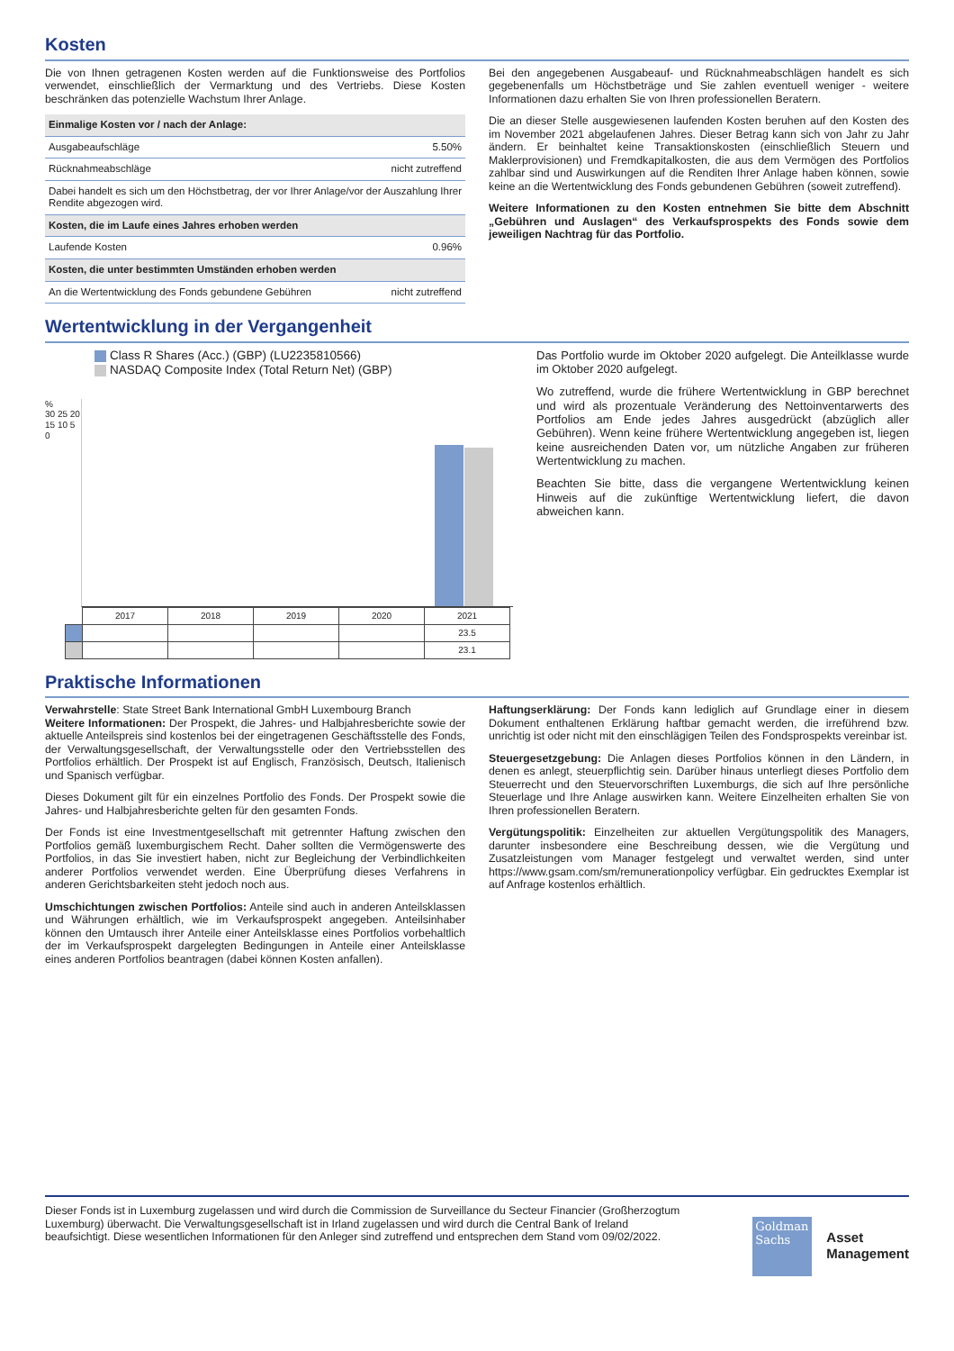Kosten
Die von Ihnen getragenen Kosten werden auf die Funktionsweise des Portfolios verwendet, einschließlich der Vermarktung und des Vertriebs. Diese Kosten beschränken das potenzielle Wachstum Ihrer Anlage.
| Einmalige Kosten vor / nach der Anlage: | |
| --- | --- |
| Ausgabeaufschläge | 5.50% |
| Rücknahmeabschläge | nicht zutreffend |
| Dabei handelt es sich um den Höchstbetrag, der vor Ihrer Anlage/vor der Auszahlung Ihrer Rendite abgezogen wird. | |
| Kosten, die im Laufe eines Jahres erhoben werden | |
| Laufende Kosten | 0.96% |
| Kosten, die unter bestimmten Umständen erhoben werden | |
| An die Wertentwicklung des Fonds gebundene Gebühren | nicht zutreffend |
Bei den angegebenen Ausgabeauf- und Rücknahmeabschlägen handelt es sich gegebenenfalls um Höchstbeträge und Sie zahlen eventuell weniger - weitere Informationen dazu erhalten Sie von Ihren professionellen Beratern.
Die an dieser Stelle ausgewiesenen laufenden Kosten beruhen auf den Kosten des im November 2021 abgelaufenen Jahres. Dieser Betrag kann sich von Jahr zu Jahr ändern. Er beinhaltet keine Transaktionskosten (einschließlich Steuern und Maklerprovisionen) und Fremdkapitalkosten, die aus dem Vermögen des Portfolios zahlbar sind und Auswirkungen auf die Renditen Ihrer Anlage haben können, sowie keine an die Wertentwicklung des Fonds gebundenen Gebühren (soweit zutreffend).
Weitere Informationen zu den Kosten entnehmen Sie bitte dem Abschnitt „Gebühren und Auslagen“ des Verkaufsprospekts des Fonds sowie dem jeweiligen Nachtrag für das Portfolio.
Wertentwicklung in der Vergangenheit
Class R Shares (Acc.) (GBP) (LU2235810566)
NASDAQ Composite Index (Total Return Net) (GBP)
%
30 25 20 15 10 5 0
| | 2017 | 2018 | 2019 | 2020 | 2021 |
| | | | | | 23.5 |
| | | | | | 23.1 |
Das Portfolio wurde im Oktober 2020 aufgelegt. Die Anteilklasse wurde im Oktober 2020 aufgelegt.
Wo zutreffend, wurde die frühere Wertentwicklung in GBP berechnet und wird als prozentuale Veränderung des Nettoinventarwerts des Portfolios am Ende jedes Jahres ausgedrückt (abzüglich aller Gebühren). Wenn keine frühere Wertentwicklung angegeben ist, liegen keine ausreichenden Daten vor, um nützliche Angaben zur früheren Wertentwicklung zu machen.
Beachten Sie bitte, dass die vergangene Wertentwicklung keinen Hinweis auf die zukünftige Wertentwicklung liefert, die davon abweichen kann.
Praktische Informationen
Verwahrstelle: State Street Bank International GmbH Luxembourg Branch
Weitere Informationen: Der Prospekt, die Jahres- und Halbjahresberichte sowie der aktuelle Anteilspreis sind kostenlos bei der eingetragenen Geschäftsstelle des Fonds, der Verwaltungsgesellschaft, der Verwaltungsstelle oder den Vertriebsstellen des Portfolios erhältlich. Der Prospekt ist auf Englisch, Französisch, Deutsch, Italienisch und Spanisch verfügbar.
Dieses Dokument gilt für ein einzelnes Portfolio des Fonds. Der Prospekt sowie die Jahres- und Halbjahresberichte gelten für den gesamten Fonds.
Der Fonds ist eine Investmentgesellschaft mit getrennter Haftung zwischen den Portfolios gemäß luxemburgischem Recht. Daher sollten die Vermögenswerte des Portfolios, in das Sie investiert haben, nicht zur Begleichung der Verbindlichkeiten anderer Portfolios verwendet werden. Eine Überprüfung dieses Verfahrens in anderen Gerichtsbarkeiten steht jedoch noch aus.
Umschichtungen zwischen Portfolios: Anteile sind auch in anderen Anteilsklassen und Währungen erhältlich, wie im Verkaufsprospekt angegeben. Anteilsinhaber können den Umtausch ihrer Anteile einer Anteilsklasse eines Portfolios vorbehaltlich der im Verkaufsprospekt dargelegten Bedingungen in Anteile einer Anteilsklasse eines anderen Portfolios beantragen (dabei können Kosten anfallen).
Haftungserklärung: Der Fonds kann lediglich auf Grundlage einer in diesem Dokument enthaltenen Erklärung haftbar gemacht werden, die irreführend bzw. unrichtig ist oder nicht mit den einschlägigen Teilen des Fondsprospekts vereinbar ist.
Steuergesetzgebung: Die Anlagen dieses Portfolios können in den Ländern, in denen es anlegt, steuerpflichtig sein. Darüber hinaus unterliegt dieses Portfolio dem Steuerrecht und den Steuervorschriften Luxemburgs, die sich auf Ihre persönliche Steuerlage und Ihre Anlage auswirken kann. Weitere Einzelheiten erhalten Sie von Ihren professionellen Beratern.
Vergütungspolitik: Einzelheiten zur aktuellen Vergütungspolitik des Managers, darunter insbesondere eine Beschreibung dessen, wie die Vergütung und Zusatzleistungen vom Manager festgelegt und verwaltet werden, sind unter https://www.gsam.com/sm/remunerationpolicy verfügbar. Ein gedrucktes Exemplar ist auf Anfrage kostenlos erhältlich.
Dieser Fonds ist in Luxemburg zugelassen und wird durch die Commission de Surveillance du Secteur Financier (Großherzogtum Luxemburg) überwacht. Die Verwaltungsgesellschaft ist in Irland zugelassen und wird durch die Central Bank of Ireland beaufsichtigt. Diese wesentlichen Informationen für den Anleger sind zutreffend und entsprechen dem Stand vom 09/02/2022.
Goldman
Sachs
Asset
Management